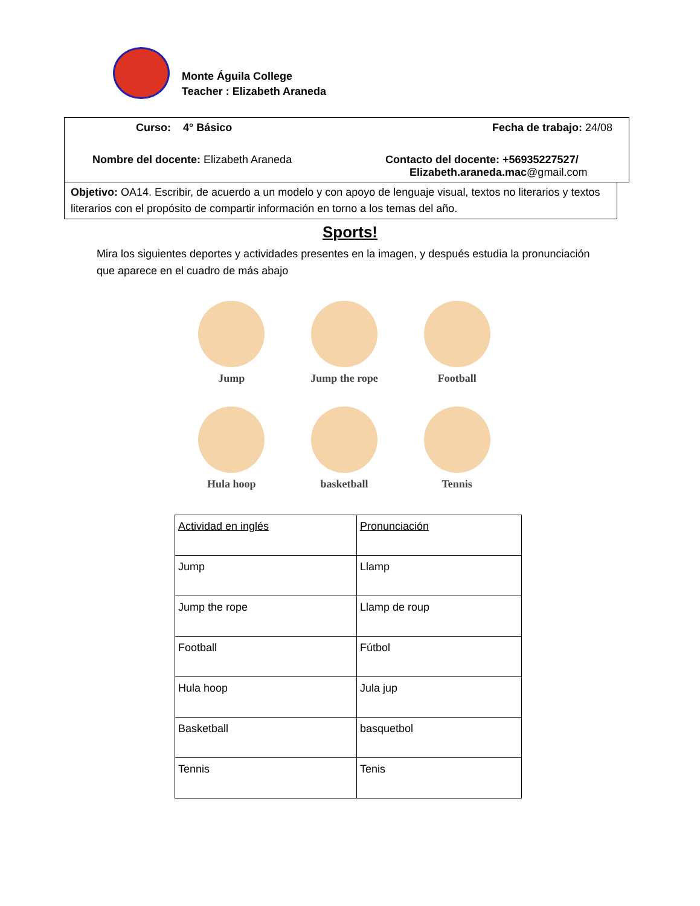Monte Águila College
Teacher : Elizabeth Araneda
Curso: 4° Básico Fecha de trabajo: 24/08
Nombre del docente: Elizabeth Araneda Contacto del docente: +56935227527/
Elizabeth.araneda.mac@gmail.com
Objetivo: OA14. Escribir, de acuerdo a un modelo y con apoyo de lenguaje visual, textos no literarios y textos literarios con el propósito de compartir información en torno a los temas del año.
Sports!
Mira los siguientes deportes y actividades presentes en la imagen, y después estudia la pronunciación que aparece en el cuadro de más abajo
Jump
Jump the rope
Football
Hula hoop
basketball
Tennis
| Actividad en inglés | Pronunciación |
| Jump | Llamp |
| Jump the rope | Llamp de roup |
| Football | Fútbol |
| Hula hoop | Jula jup |
| Basketball | basquetbol |
| Tennis | Tenis |